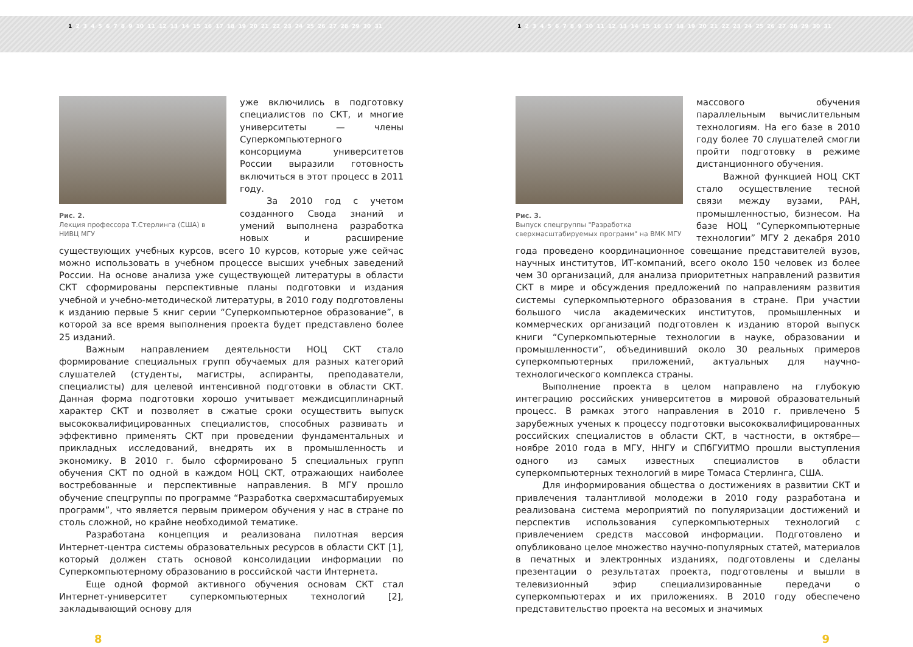1 2 3 4 5 6 7 8 9 10 11 12 13 14 15 16 17 18 19 20 21 22 23 24 25 26 27 28 29 30 31 1 2 3 4 5 6 7 8 9 10 11 12 13 14 15 16 17 18 19 20 21 22 23 24 25 26 27 28 29 30 31
Рис. 2.
Лекция профессора Т.Стерлинга (США) в НИВЦ МГУ
уже включились в подготовку специалистов по СКТ, и многие университеты — члены Суперкомпьютерного консорциума университетов России выразили готовность включиться в этот процесс в 2011 году.
За 2010 год с учетом созданного Свода знаний и умений выполнена разработка новых и расширение существующих учебных курсов, всего 10 курсов, которые уже сейчас можно использовать в учебном процессе высших учебных заведений России. На основе анализа уже существующей литературы в области СКТ сформированы перспективные планы подготовки и издания учебной и учебно-методической литературы, в 2010 году подготовлены к изданию первые 5 книг серии “Суперкомпьютерное образование”, в которой за все время выполнения проекта будет представлено более 25 изданий.
Важным направлением деятельности НОЦ СКТ стало формирование специальных групп обучаемых для разных категорий слушателей (студенты, магистры, аспиранты, преподаватели, специалисты) для целевой интенсивной подготовки в области СКТ. Данная форма подготовки хорошо учитывает междисциплинарный характер СКТ и позволяет в сжатые сроки осуществить выпуск высококвалифицированных специалистов, способных развивать и эффективно применять СКТ при проведении фундаментальных и прикладных исследований, внедрять их в промышленность и экономику. В 2010 г. было сформировано 5 специальных групп обучения СКТ по одной в каждом НОЦ СКТ, отражающих наиболее востребованные и перспективные направления. В МГУ прошло обучение спецгруппы по программе “Разработка сверхмасштабируемых программ”, что является первым примером обучения у нас в стране по столь сложной, но крайне необходимой тематике.
Разработана концепция и реализована пилотная версия Интернет-центра системы образовательных ресурсов в области СКТ [1], который должен стать основой консолидации информации по Суперкомпьютерному образованию в российской части Интернета.
Еще одной формой активного обучения основам СКТ стал Интернет-университет суперкомпьютерных технологий [2], закладывающий основу для
8
Рис. 3.
Выпуск спецгруппы "Разработка сверхмасштабируемых программ" на ВМК МГУ
массового обучения параллельным вычислительным технологиям. На его базе в 2010 году более 70 слушателей смогли пройти подготовку в режиме дистанционного обучения.
Важной функцией НОЦ СКТ стало осуществление тесной связи между вузами, РАН, промышленностью, бизнесом. На базе НОЦ “Суперкомпьютерные технологии” МГУ 2 декабря 2010 года проведено координационное совещание представителей вузов, научных институтов, ИТ-компаний, всего около 150 человек из более чем 30 организаций, для анализа приоритетных направлений развития СКТ в мире и обсуждения предложений по направлениям развития системы суперкомпьютерного образования в стране. При участии большого числа академических институтов, промышленных и коммерческих организаций подготовлен к изданию второй выпуск книги “Суперкомпьютерные технологии в науке, образовании и промышленности”, объединивший около 30 реальных примеров суперкомпьютерных приложений, актуальных для научно-технологического комплекса страны.
Выполнение проекта в целом направлено на глубокую интеграцию российских университетов в мировой образовательный процесс. В рамках этого направления в 2010 г. привлечено 5 зарубежных ученых к процессу подготовки высококвалифицированных российских специалистов в области СКТ, в частности, в октябре—ноябре 2010 года в МГУ, ННГУ и СПбГУИТМО прошли выступления одного из самых известных специалистов в области суперкомпьютерных технологий в мире Томаса Стерлинга, США.
Для информирования общества о достижениях в развитии СКТ и привлечения талантливой молодежи в 2010 году разработана и реализована система мероприятий по популяризации достижений и перспектив использования суперкомпьютерных технологий с привлечением средств массовой информации. Подготовлено и опубликовано целое множество научно-популярных статей, материалов в печатных и электронных изданиях, подготовлены и сделаны презентации о результатах проекта, подготовлены и вышли в телевизионный эфир специализированные передачи о суперкомпьютерах и их приложениях. В 2010 году обеспечено представительство проекта на весомых и значимых
9